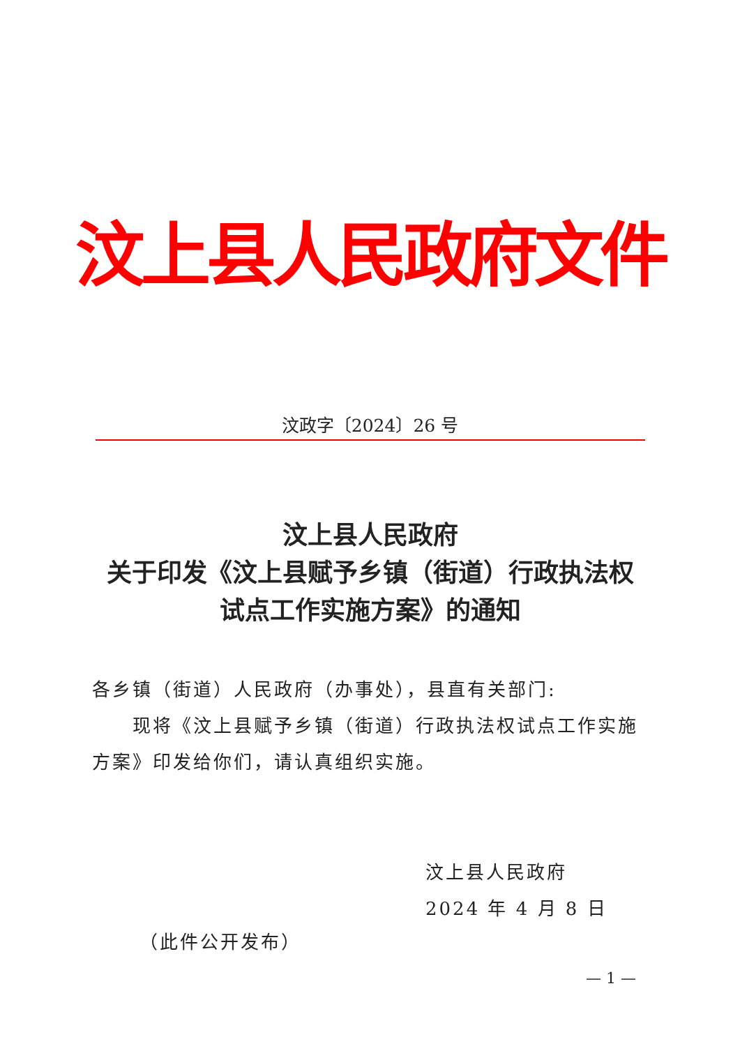汶上县人民政府文件
汶政字〔2024〕26 号
汶上县人民政府
关于印发《汶上县赋予乡镇（街道）行政执法权
试点工作实施方案》的通知
各乡镇（街道）人民政府（办事处），县直有关部门:
现将《汶上县赋予乡镇（街道）行政执法权试点工作实施方案》印发给你们，请认真组织实施。
汶上县人民政府
2024 年 4 月 8 日
（此件公开发布）
— 1 —